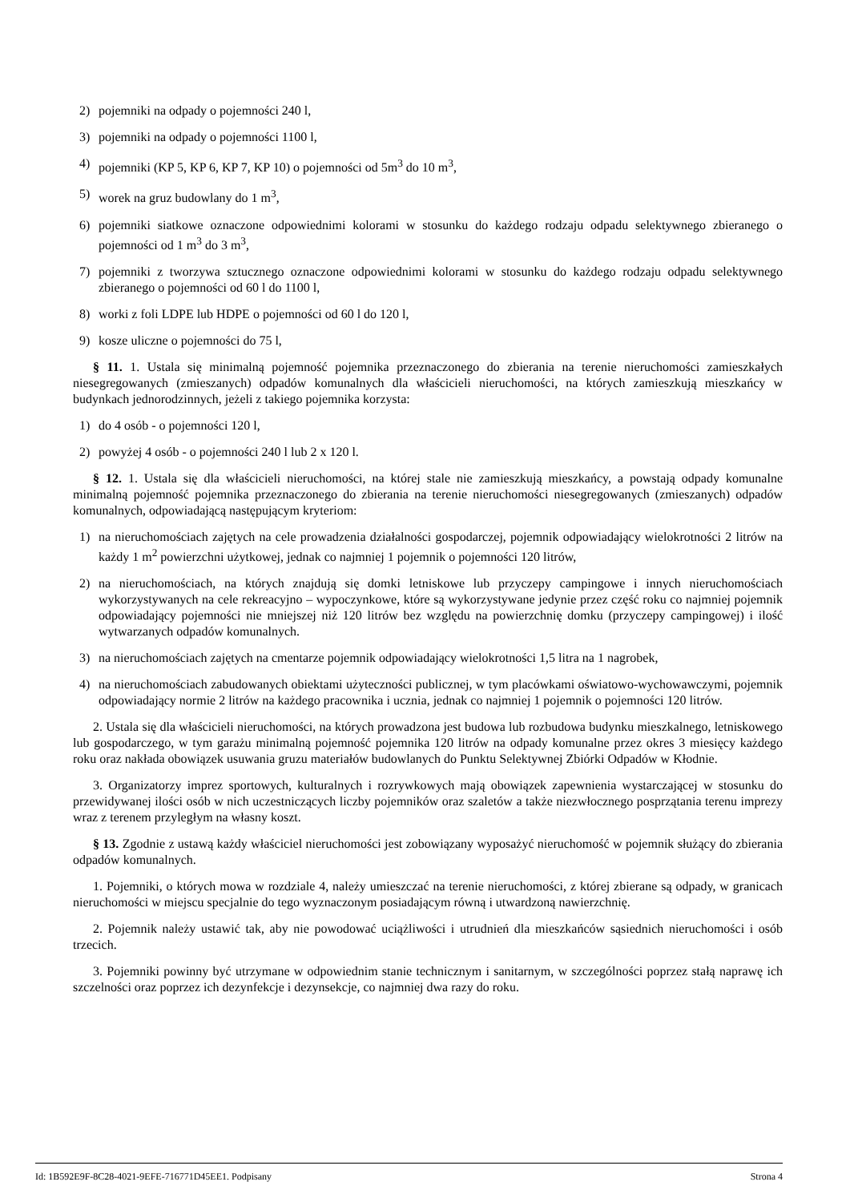2) pojemniki na odpady o pojemności 240 l,
3) pojemniki na odpady o pojemności 1100 l,
4) pojemniki (KP 5, KP 6, KP 7, KP 10) o pojemności od 5m<sup>3</sup> do 10 m<sup>3</sup>,
5) worek na gruz budowlany do 1 m<sup>3</sup>,
6) pojemniki siatkowe oznaczone odpowiednimi kolorami w stosunku do każdego rodzaju odpadu selektywnego zbieranego o pojemności od 1 m<sup>3</sup> do 3 m<sup>3</sup>,
7) pojemniki z tworzywa sztucznego oznaczone odpowiednimi kolorami w stosunku do każdego rodzaju odpadu selektywnego zbieranego o pojemności od 60 l do 1100 l,
8) worki z foli LDPE lub HDPE o pojemności od 60 l do 120 l,
9) kosze uliczne o pojemności do 75 l,
§ 11. 1. Ustala się minimalną pojemność pojemnika przeznaczonego do zbierania na terenie nieruchomości zamieszkałych niesegregowanych (zmieszanych) odpadów komunalnych dla właścicieli nieruchomości, na których zamieszkują mieszkańcy w budynkach jednorodzinnych, jeżeli z takiego pojemnika korzysta:
1) do 4 osób - o pojemności 120 l,
2) powyżej 4 osób - o pojemności 240 l lub 2 x 120 l.
§ 12. 1. Ustala się dla właścicieli nieruchomości, na której stale nie zamieszkują mieszkańcy, a powstają odpady komunalne minimalną pojemność pojemnika przeznaczonego do zbierania na terenie nieruchomości niesegregowanych (zmieszanych) odpadów komunalnych, odpowiadającą następującym kryteriom:
1) na nieruchomościach zajętych na cele prowadzenia działalności gospodarczej, pojemnik odpowiadający wielokrotności 2 litrów na każdy 1 m<sup>2</sup> powierzchni użytkowej, jednak co najmniej 1 pojemnik o pojemności 120 litrów,
2) na nieruchomościach, na których znajdują się domki letniskowe lub przyczepy campingowe i innych nieruchomościach wykorzystywanych na cele rekreacyjno – wypoczynkowe, które są wykorzystywane jedynie przez część roku co najmniej pojemnik odpowiadający pojemności nie mniejszej niż 120 litrów bez względu na powierzchnię domku (przyczepy campingowej) i ilość wytwarzanych odpadów komunalnych.
3) na nieruchomościach zajętych na cmentarze pojemnik odpowiadający wielokrotności 1,5 litra na 1 nagrobek,
4) na nieruchomościach zabudowanych obiektami użyteczności publicznej, w tym placówkami oświatowo-wychowawczymi, pojemnik odpowiadający normie 2 litrów na każdego pracownika i ucznia, jednak co najmniej 1 pojemnik o pojemności 120 litrów.
2. Ustala się dla właścicieli nieruchomości, na których prowadzona jest budowa lub rozbudowa budynku mieszkalnego, letniskowego lub gospodarczego, w tym garażu minimalną pojemność pojemnika 120 litrów na odpady komunalne przez okres 3 miesięcy każdego roku oraz nakłada obowiązek usuwania gruzu materiałów budowlanych do Punktu Selektywnej Zbiórki Odpadów w Kłodnie.
3. Organizatorzy imprez sportowych, kulturalnych i rozrywkowych mają obowiązek zapewnienia wystarczającej w stosunku do przewidywanej ilości osób w nich uczestniczących liczby pojemników oraz szaletów a także niezwłocznego posprzątania terenu imprezy wraz z terenem przyległym na własny koszt.
§ 13. Zgodnie z ustawą każdy właściciel nieruchomości jest zobowiązany wyposażyć nieruchomość w pojemnik służący do zbierania odpadów komunalnych.
1. Pojemniki, o których mowa w rozdziale 4, należy umieszczać na terenie nieruchomości, z której zbierane są odpady, w granicach nieruchomości w miejscu specjalnie do tego wyznaczonym posiadającym równą i utwardzoną nawierzchnię.
2. Pojemnik należy ustawić tak, aby nie powodować uciążliwości i utrudnień dla mieszkańców sąsiednich nieruchomości i osób trzecich.
3. Pojemniki powinny być utrzymane w odpowiednim stanie technicznym i sanitarnym, w szczególności poprzez stałą naprawę ich szczelności oraz poprzez ich dezynfekcje i dezynsekcje, co najmniej dwa razy do roku.
Id: 1B592E9F-8C28-4021-9EFE-716771D45EE1. Podpisany Strona 4